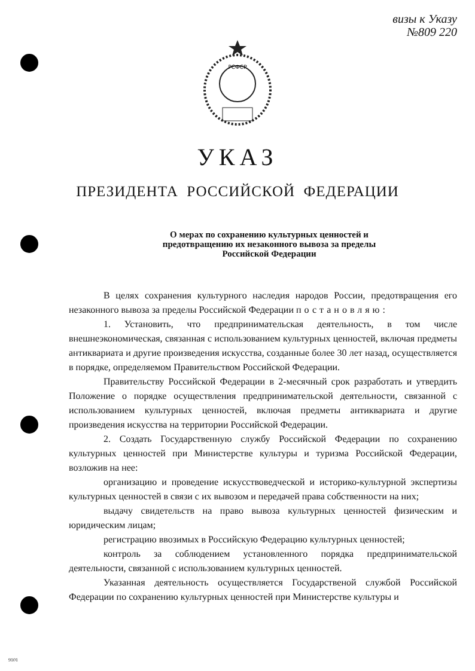визы к Указу
№809 220
РСФСР
УКАЗ
ПРЕЗИДЕНТА РОССИЙСКОЙ ФЕДЕРАЦИИ
О мерах по сохранению культурных ценностей и предотвращению их незаконного вывоза за пределы Российской Федерации
В целях сохранения культурного наследия народов России, предотвращения его незаконного вывоза за пределы Российской Федерации постановляю:
1. Установить, что предпринимательская деятельность, в том числе внешнеэкономическая, связанная с использованием культурных ценностей, включая предметы антиквариата и другие произведения искусства, созданные более 30 лет назад, осуществляется в порядке, определяемом Правительством Российской Федерации.
Правительству Российской Федерации в 2-месячный срок разработать и утвердить Положение о порядке осуществления предпринимательской деятельности, связанной с использованием культурных ценностей, включая предметы антиквариата и другие произведения искусства на территории Российской Федерации.
2. Создать Государственную службу Российской Федерации по сохранению культурных ценностей при Министерстве культуры и туризма Российской Федерации, возложив на нее:
организацию и проведение искусствоведческой и историко-культурной экспертизы культурных ценностей в связи с их вывозом и передачей права собственности на них;
выдачу свидетельств на право вывоза культурных ценностей физическим и юридическим лицам;
регистрацию ввозимых в Российскую Федерацию культурных ценностей;
контроль за соблюдением установленного порядка предпринимательской деятельности, связанной с использованием культурных ценностей.
Указанная деятельность осуществляется Государственой службой Российской Федерации по сохранению культурных ценностей при Министерстве культуры и
9101